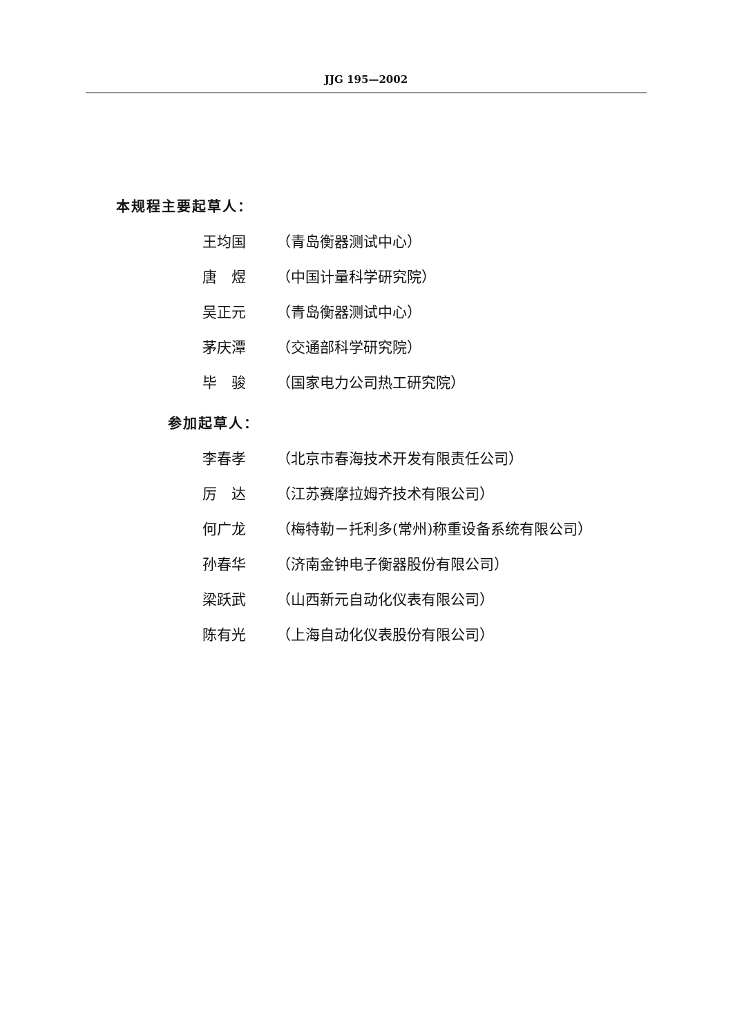JJG 195—2002
本规程主要起草人：
王均国 （青岛衡器测试中心）
唐　煜 （中国计量科学研究院）
吴正元 （青岛衡器测试中心）
茅庆潭 （交通部科学研究院）
毕　骏 （国家电力公司热工研究院）
参加起草人：
李春孝 （北京市春海技术开发有限责任公司）
厉　达 （江苏赛摩拉姆齐技术有限公司）
何广龙 （梅特勒－托利多(常州)称重设备系统有限公司）
孙春华 （济南金钟电子衡器股份有限公司）
梁跃武 （山西新元自动化仪表有限公司）
陈有光 （上海自动化仪表股份有限公司）